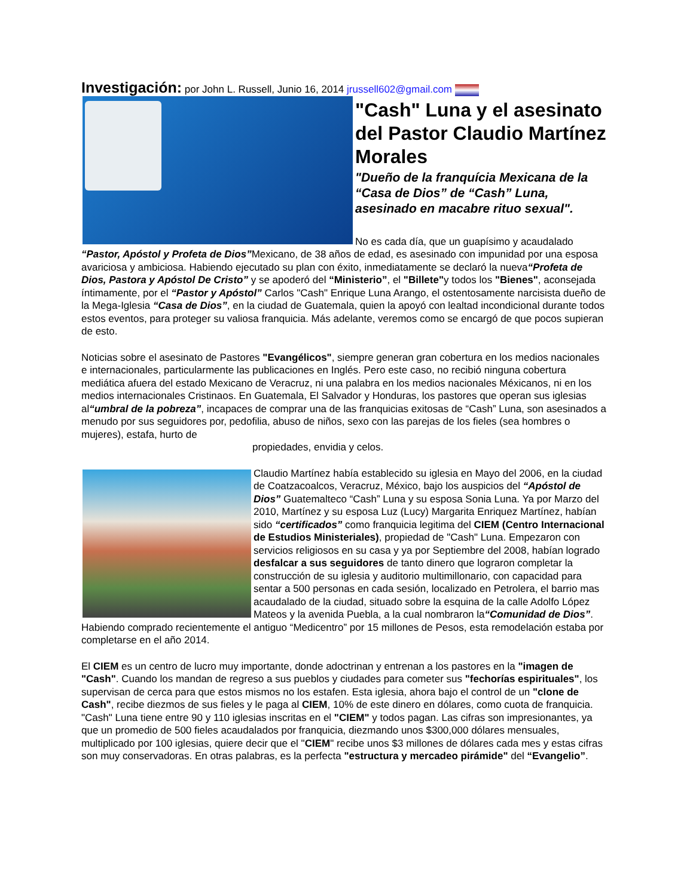Investigación: por John L. Russell, Junio 16, 2014 jrussell602@gmail.com
"Cash" Luna y el asesinato del Pastor Claudio Martínez Morales
"Dueño de la franquícia Mexicana de la “Casa de Dios” de “Cash” Luna, asesinado en macabre rituo sexual".
No es cada día, que un guapísimo y acaudalado “Pastor, Apóstol y Profeta de Dios”Mexicano, de 38 años de edad, es asesinado con impunidad por una esposa avariciosa y ambiciosa. Habiendo ejecutado su plan con éxito, inmediatamente se declaró la nueva“Profeta de Dios, Pastora y Apóstol De Cristo” y se apoderó del “Ministerio”, el "Billete"y todos los "Bienes", aconsejada íntimamente, por el “Pastor y Apóstol” Carlos "Cash" Enrique Luna Arango, el ostentosamente narcisista dueño de la Mega-Iglesia “Casa de Dios”, en la ciudad de Guatemala, quien la apoyó con lealtad incondicional durante todos estos eventos, para proteger su valiosa franquicia. Más adelante, veremos como se encargó de que pocos supieran de esto.
Noticias sobre el asesinato de Pastores "Evangélicos", siempre generan gran cobertura en los medios nacionales e internacionales, particularmente las publicaciones en Inglés. Pero este caso, no recibió ninguna cobertura mediática afuera del estado Mexicano de Veracruz, ni una palabra en los medios nacionales Méxicanos, ni en los medios internacionales Cristinaos. En Guatemala, El Salvador y Honduras, los pastores que operan sus iglesias al“umbral de la pobreza”, incapaces de comprar una de las franquicias exitosas de “Cash” Luna, son asesinados a menudo por sus seguidores por, pedofilia, abuso de niños, sexo con las parejas de los fieles (sea hombres o mujeres), estafa, hurto de
propiedades, envidia y celos.
Claudio Martínez había establecido su iglesia en Mayo del 2006, en la ciudad de Coatzacoalcos, Veracruz, México, bajo los auspicios del “Apóstol de Dios” Guatemalteco “Cash” Luna y su esposa Sonia Luna. Ya por Marzo del 2010, Martínez y su esposa Luz (Lucy) Margarita Enriquez Martínez, habían sido “certificados” como franquicia legitima del CIEM (Centro Internacional de Estudios Ministeriales), propiedad de "Cash" Luna. Empezaron con servicios religiosos en su casa y ya por Septiembre del 2008, habían logrado desfalcar a sus seguidores de tanto dinero que lograron completar la construcción de su iglesia y auditorio multimillonario, con capacidad para sentar a 500 personas en cada sesión, localizado en Petrolera, el barrio mas acaudalado de la ciudad, situado sobre la esquina de la calle Adolfo López Mateos y la avenida Puebla, a la cual nombraron la“Comunidad de Dios”. Habiendo comprado recientemente el antiguo “Medicentro” por 15 millones de Pesos, esta remodelación estaba por completarse en el año 2014.
El CIEM es un centro de lucro muy importante, donde adoctrinan y entrenan a los pastores en la "imagen de "Cash". Cuando los mandan de regreso a sus pueblos y ciudades para cometer sus "fechorías espirituales", los supervisan de cerca para que estos mismos no los estafen. Esta iglesia, ahora bajo el control de un "clone de Cash", recibe diezmos de sus fieles y le paga al CIEM, 10% de este dinero en dólares, como cuota de franquicia. "Cash" Luna tiene entre 90 y 110 iglesias inscritas en el "CIEM" y todos pagan. Las cifras son impresionantes, ya que un promedio de 500 fieles acaudalados por franquicia, diezmando unos $300,000 dólares mensuales, multiplicado por 100 iglesias, quiere decir que el "CIEM" recibe unos $3 millones de dólares cada mes y estas cifras son muy conservadoras. En otras palabras, es la perfecta "estructura y mercadeo pirámide" del “Evangelio”.